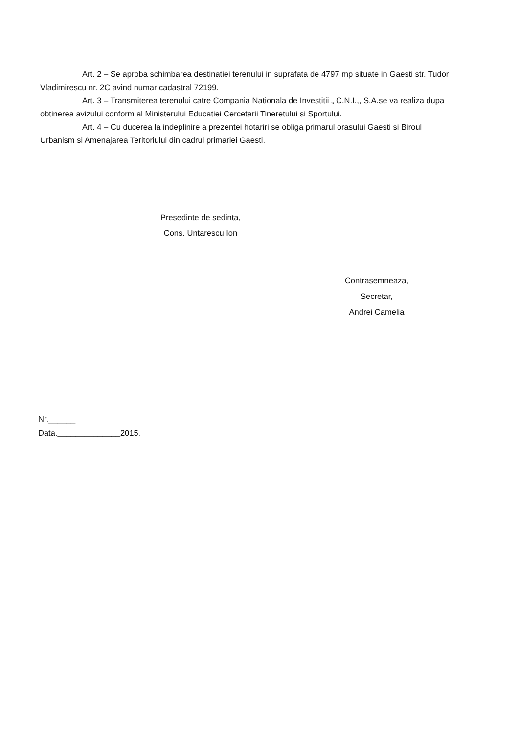Art. 2 – Se aproba schimbarea destinatiei terenului in suprafata de 4797 mp situate in Gaesti str. Tudor Vladimirescu nr. 2C avind numar cadastral 72199.
Art. 3 – Transmiterea terenului catre Compania Nationala de Investitii „ C.N.I.,, S.A.se va realiza dupa obtinerea avizului conform al Ministerului Educatiei Cercetarii Tineretului si Sportului.
Art. 4 – Cu ducerea la indeplinire a prezentei hotariri se obliga primarul orasului Gaesti si Biroul Urbanism si Amenajarea Teritoriului din cadrul primariei Gaesti.
Presedinte de sedinta,
Cons. Untarescu Ion
Contrasemneaza,
Secretar,
Andrei Camelia
Nr.______
Data.______________2015.